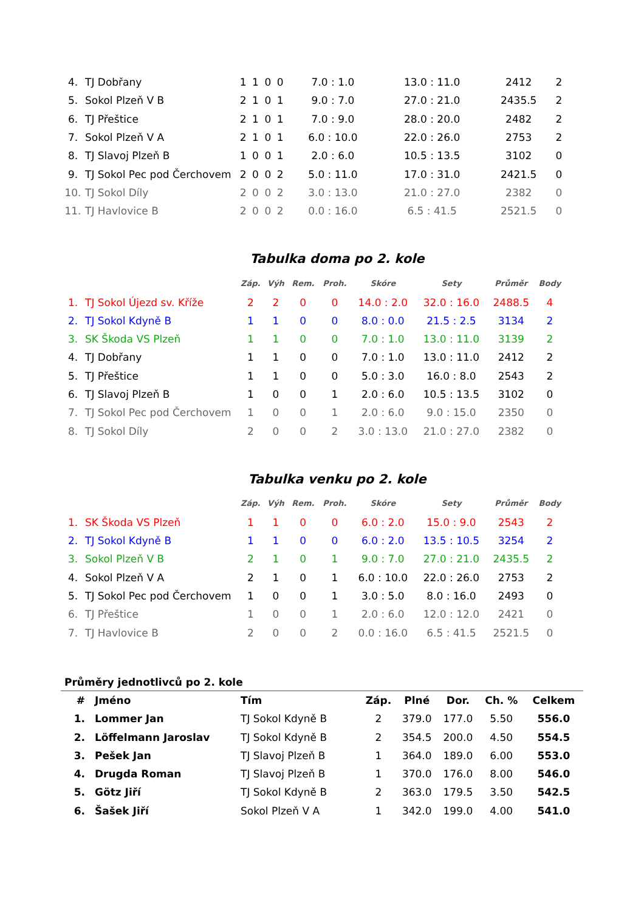| 4. | TJ Dobřany | 1 | 1 | 0 | 0 | 7.0 : 1.0 | 13.0 : 11.0 | 2412 | 2 |
| 5. | Sokol Plzeň V B | 2 | 1 | 0 | 1 | 9.0 : 7.0 | 27.0 : 21.0 | 2435.5 | 2 |
| 6. | TJ Přeštice | 2 | 1 | 0 | 1 | 7.0 : 9.0 | 28.0 : 20.0 | 2482 | 2 |
| 7. | Sokol Plzeň V A | 2 | 1 | 0 | 1 | 6.0 : 10.0 | 22.0 : 26.0 | 2753 | 2 |
| 8. | TJ Slavoj Plzeň B | 1 | 0 | 0 | 1 | 2.0 : 6.0 | 10.5 : 13.5 | 3102 | 0 |
| 9. | TJ Sokol Pec pod Čerchovem | 2 | 0 | 0 | 2 | 5.0 : 11.0 | 17.0 : 31.0 | 2421.5 | 0 |
| 10. | TJ Sokol Díly | 2 | 0 | 0 | 2 | 3.0 : 13.0 | 21.0 : 27.0 | 2382 | 0 |
| 11. | TJ Havlovice B | 2 | 0 | 0 | 2 | 0.0 : 16.0 | 6.5 : 41.5 | 2521.5 | 0 |
Tabulka doma po 2. kole
| | | Záp. | Výh | Rem. | Proh. | Skóre | Sety | Průměr | Body |
| --- | --- | --- | --- | --- | --- | --- | --- | --- | --- |
| 1. | TJ Sokol Újezd sv. Kříže | 2 | 2 | 0 | 0 | 14.0 : 2.0 | 32.0 : 16.0 | 2488.5 | 4 |
| 2. | TJ Sokol Kdyně B | 1 | 1 | 0 | 0 | 8.0 : 0.0 | 21.5 : 2.5 | 3134 | 2 |
| 3. | SK Škoda VS Plzeň | 1 | 1 | 0 | 0 | 7.0 : 1.0 | 13.0 : 11.0 | 3139 | 2 |
| 4. | TJ Dobřany | 1 | 1 | 0 | 0 | 7.0 : 1.0 | 13.0 : 11.0 | 2412 | 2 |
| 5. | TJ Přeštice | 1 | 1 | 0 | 0 | 5.0 : 3.0 | 16.0 : 8.0 | 2543 | 2 |
| 6. | TJ Slavoj Plzeň B | 1 | 0 | 0 | 1 | 2.0 : 6.0 | 10.5 : 13.5 | 3102 | 0 |
| 7. | TJ Sokol Pec pod Čerchovem | 1 | 0 | 0 | 1 | 2.0 : 6.0 | 9.0 : 15.0 | 2350 | 0 |
| 8. | TJ Sokol Díly | 2 | 0 | 0 | 2 | 3.0 : 13.0 | 21.0 : 27.0 | 2382 | 0 |
Tabulka venku po 2. kole
| | | Záp. | Výh | Rem. | Proh. | Skóre | Sety | Průměr | Body |
| --- | --- | --- | --- | --- | --- | --- | --- | --- | --- |
| 1. | SK Škoda VS Plzeň | 1 | 1 | 0 | 0 | 6.0 : 2.0 | 15.0 : 9.0 | 2543 | 2 |
| 2. | TJ Sokol Kdyně B | 1 | 1 | 0 | 0 | 6.0 : 2.0 | 13.5 : 10.5 | 3254 | 2 |
| 3. | Sokol Plzeň V B | 2 | 1 | 0 | 1 | 9.0 : 7.0 | 27.0 : 21.0 | 2435.5 | 2 |
| 4. | Sokol Plzeň V A | 2 | 1 | 0 | 1 | 6.0 : 10.0 | 22.0 : 26.0 | 2753 | 2 |
| 5. | TJ Sokol Pec pod Čerchovem | 1 | 0 | 0 | 1 | 3.0 : 5.0 | 8.0 : 16.0 | 2493 | 0 |
| 6. | TJ Přeštice | 1 | 0 | 0 | 1 | 2.0 : 6.0 | 12.0 : 12.0 | 2421 | 0 |
| 7. | TJ Havlovice B | 2 | 0 | 0 | 2 | 0.0 : 16.0 | 6.5 : 41.5 | 2521.5 | 0 |
Průměry jednotlivců po 2. kole
| # | Jméno | Tím | Záp. | Plné | Dor. | Ch. % | Celkem |
| --- | --- | --- | --- | --- | --- | --- | --- |
| 1. | Lommer Jan | TJ Sokol Kdyně B | 2 | 379.0 | 177.0 | 5.50 | 556.0 |
| 2. | Löffelmann Jaroslav | TJ Sokol Kdyně B | 2 | 354.5 | 200.0 | 4.50 | 554.5 |
| 3. | Pešek Jan | TJ Slavoj Plzeň B | 1 | 364.0 | 189.0 | 6.00 | 553.0 |
| 4. | Drugda Roman | TJ Slavoj Plzeň B | 1 | 370.0 | 176.0 | 8.00 | 546.0 |
| 5. | Götz Jiří | TJ Sokol Kdyně B | 2 | 363.0 | 179.5 | 3.50 | 542.5 |
| 6. | Šašek Jiří | Sokol Plzeň V A | 1 | 342.0 | 199.0 | 4.00 | 541.0 |